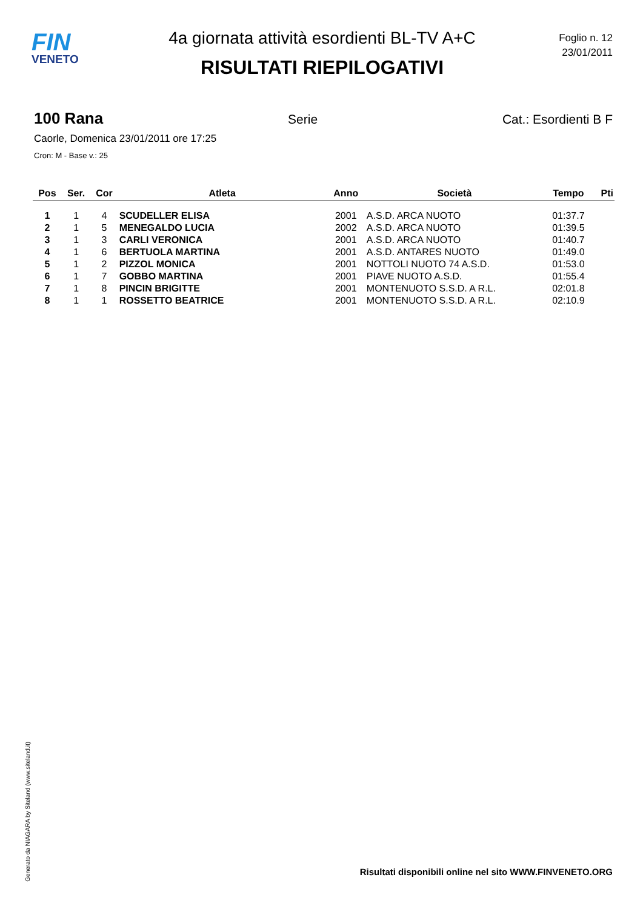FIN
VENETO
Foglio n. 12
23/01/2011
4a giornata attività esordienti BL-TV A+C
RISULTATI RIEPILOGATIVI
100 Rana Serie Cat.: Esordienti B F
Caorle, Domenica 23/01/2011 ore 17:25
Cron: M - Base v.: 25
| Pos | Ser. | Cor | Atleta | Anno | Società | Tempo | Pti |
| --- | --- | --- | --- | --- | --- | --- | --- |
| 1 | 1 | 4 | SCUDELLER ELISA | 2001 | A.S.D. ARCA NUOTO | 01:37.7 | |
| 2 | 1 | 5 | MENEGALDO LUCIA | 2002 | A.S.D. ARCA NUOTO | 01:39.5 | |
| 3 | 1 | 3 | CARLI VERONICA | 2001 | A.S.D. ARCA NUOTO | 01:40.7 | |
| 4 | 1 | 6 | BERTUOLA MARTINA | 2001 | A.S.D. ANTARES NUOTO | 01:49.0 | |
| 5 | 1 | 2 | PIZZOL MONICA | 2001 | NOTTOLI NUOTO 74 A.S.D. | 01:53.0 | |
| 6 | 1 | 7 | GOBBO MARTINA | 2001 | PIAVE NUOTO A.S.D. | 01:55.4 | |
| 7 | 1 | 8 | PINCIN BRIGITTE | 2001 | MONTENUOTO S.S.D. A R.L. | 02:01.8 | |
| 8 | 1 | 1 | ROSSETTO BEATRICE | 2001 | MONTENUOTO S.S.D. A R.L. | 02:10.9 | |
Generato da NIAGARA by Siteland (www.siteland.it)
Risultati disponibili online nel sito WWW.FINVENETO.ORG